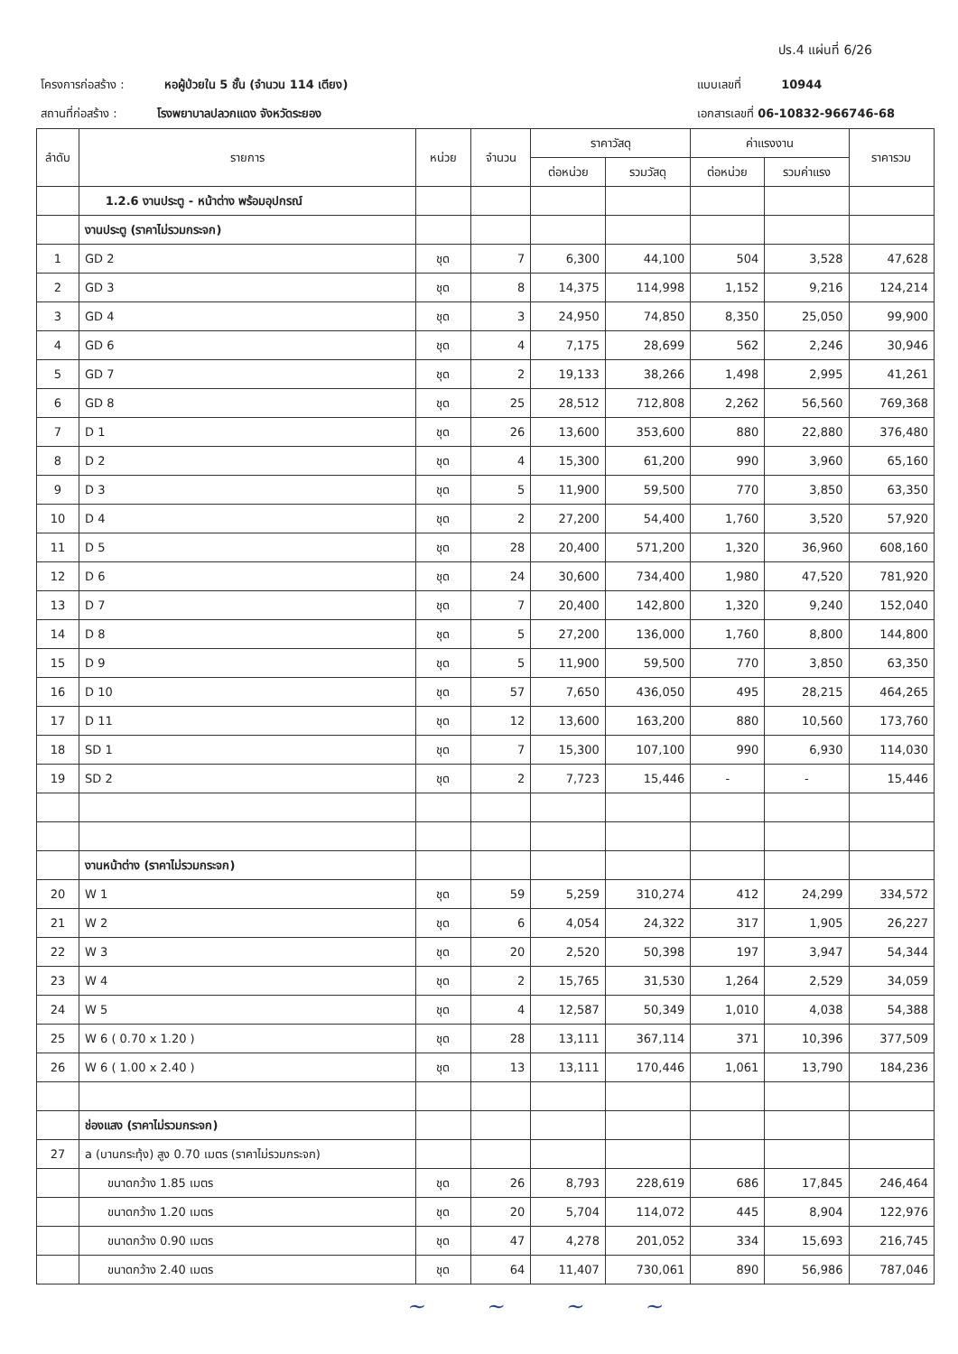ปร.4 แผ่นที่ 6/26
โครงการก่อสร้าง : หอผู้ป่วยใน 5 ชั้น (จำนวน 114 เตียง)
สถานที่ก่อสร้าง : โรงพยาบาลปลวกแดง จังหวัดระยอง
แบบเลขที่ 10944
เอกสารเลขที่ 06-10832-966746-68
| ลำดับ | รายการ | หน่วย | จำนวน | ราคาวัสดุ | | ค่าแรงงาน | | ราคารวม |
| --- | --- | --- | --- | --- | --- | --- | --- | --- |
| | | | | ต่อหน่วย | รวมวัสดุ | ต่อหน่วย | รวมค่าแรง | |
| | 1.2.6 งานประตู - หน้าต่าง พร้อมอุปกรณ์ | | | | | | | |
| | งานประตู (ราคาไม่รวมกระจก) | | | | | | | |
| 1 | GD 2 | ชุด | 7 | 6,300 | 44,100 | 504 | 3,528 | 47,628 |
| 2 | GD 3 | ชุด | 8 | 14,375 | 114,998 | 1,152 | 9,216 | 124,214 |
| 3 | GD 4 | ชุด | 3 | 24,950 | 74,850 | 8,350 | 25,050 | 99,900 |
| 4 | GD 6 | ชุด | 4 | 7,175 | 28,699 | 562 | 2,246 | 30,946 |
| 5 | GD 7 | ชุด | 2 | 19,133 | 38,266 | 1,498 | 2,995 | 41,261 |
| 6 | GD 8 | ชุด | 25 | 28,512 | 712,808 | 2,262 | 56,560 | 769,368 |
| 7 | D 1 | ชุด | 26 | 13,600 | 353,600 | 880 | 22,880 | 376,480 |
| 8 | D 2 | ชุด | 4 | 15,300 | 61,200 | 990 | 3,960 | 65,160 |
| 9 | D 3 | ชุด | 5 | 11,900 | 59,500 | 770 | 3,850 | 63,350 |
| 10 | D 4 | ชุด | 2 | 27,200 | 54,400 | 1,760 | 3,520 | 57,920 |
| 11 | D 5 | ชุด | 28 | 20,400 | 571,200 | 1,320 | 36,960 | 608,160 |
| 12 | D 6 | ชุด | 24 | 30,600 | 734,400 | 1,980 | 47,520 | 781,920 |
| 13 | D 7 | ชุด | 7 | 20,400 | 142,800 | 1,320 | 9,240 | 152,040 |
| 14 | D 8 | ชุด | 5 | 27,200 | 136,000 | 1,760 | 8,800 | 144,800 |
| 15 | D 9 | ชุด | 5 | 11,900 | 59,500 | 770 | 3,850 | 63,350 |
| 16 | D 10 | ชุด | 57 | 7,650 | 436,050 | 495 | 28,215 | 464,265 |
| 17 | D 11 | ชุด | 12 | 13,600 | 163,200 | 880 | 10,560 | 173,760 |
| 18 | SD 1 | ชุด | 7 | 15,300 | 107,100 | 990 | 6,930 | 114,030 |
| 19 | SD 2 | ชุด | 2 | 7,723 | 15,446 | - | - | 15,446 |
| | งานหน้าต่าง (ราคาไม่รวมกระจก) | | | | | | | |
| 20 | W 1 | ชุด | 59 | 5,259 | 310,274 | 412 | 24,299 | 334,572 |
| 21 | W 2 | ชุด | 6 | 4,054 | 24,322 | 317 | 1,905 | 26,227 |
| 22 | W 3 | ชุด | 20 | 2,520 | 50,398 | 197 | 3,947 | 54,344 |
| 23 | W 4 | ชุด | 2 | 15,765 | 31,530 | 1,264 | 2,529 | 34,059 |
| 24 | W 5 | ชุด | 4 | 12,587 | 50,349 | 1,010 | 4,038 | 54,388 |
| 25 | W 6 ( 0.70 x 1.20 ) | ชุด | 28 | 13,111 | 367,114 | 371 | 10,396 | 377,509 |
| 26 | W 6 ( 1.00 x 2.40 ) | ชุด | 13 | 13,111 | 170,446 | 1,061 | 13,790 | 184,236 |
| | ช่องแสง (ราคาไม่รวมกระจก) | | | | | | | |
| 27 | a (บานกระทุ้ง) สูง 0.70 เมตร (ราคาไม่รวมกระจก) | | | | | | | |
| | ขนาดกว้าง 1.85 เมตร | ชุด | 26 | 8,793 | 228,619 | 686 | 17,845 | 246,464 |
| | ขนาดกว้าง 1.20 เมตร | ชุด | 20 | 5,704 | 114,072 | 445 | 8,904 | 122,976 |
| | ขนาดกว้าง 0.90 เมตร | ชุด | 47 | 4,278 | 201,052 | 334 | 15,693 | 216,745 |
| | ขนาดกว้าง 2.40 เมตร | ชุด | 64 | 11,407 | 730,061 | 890 | 56,986 | 787,046 |
~ ~ ~ ~